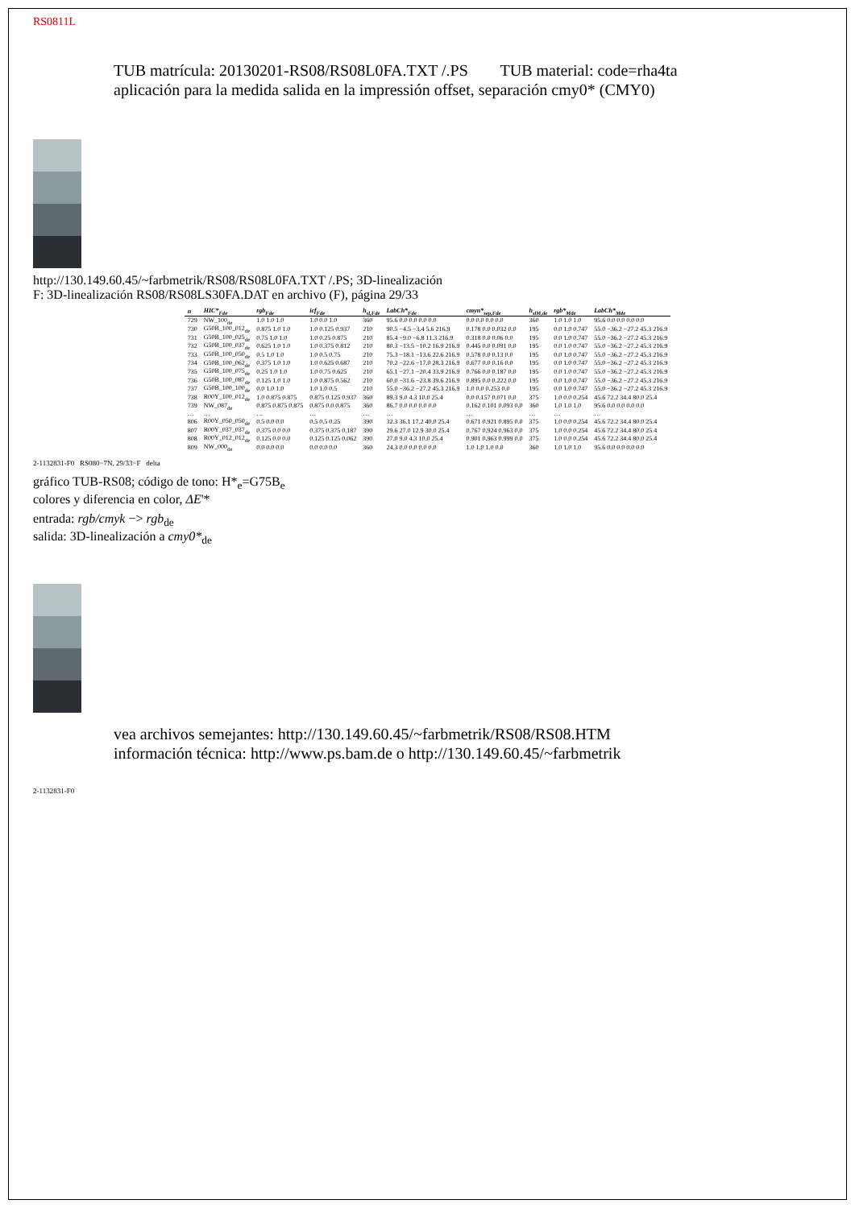RS0811L
TUB matrícula: 20130201-RS08/RS08L0FA.TXT /.PS TUB material: code=rha4ta
aplicación para la medida salida en la impressión offset, separación cmy0* (CMY0)
http://130.149.60.45/~farbmetrik/RS08/RS08L0FA.TXT /.PS; 3D-linealización
F: 3D-linealización RS08/RS08LS30FA.DAT en archivo (F), página 29/33
| n | HIC*<sub>Fde</sub> | rgb<sub>Fde</sub> | icf<sub>Fde</sub> | h<sub>sl,Fde</sub> | LabCh*<sub>Fde</sub> | cmyn*<sub>sep,Fde</sub> | h<sub>slM,de</sub> | rgb*<sub>Mde</sub> | LabCh*<sub>Mde</sub> |
| --- | --- | --- | --- | --- | --- | --- | --- | --- | --- |
| 729 | NW_100<sub>de</sub> | 1.0 1.0 1.0 | 1.0 0.0 1.0 | 360 | 95.6 0.0 0.0 0.0 0.0 | 0.0 0.0 0.0 0.0 | 360 | 1.0 1.0 1.0 | 95.6 0.0 0.0 0.0 0.0 |
| 730 | G50B_100_012<sub>de</sub> | 0.875 1.0 1.0 | 1.0 0.125 0.937 | 210 | 90.5 −4.5 −3.4 5.6 216.9 | 0.178 0.0 0.032 0.0 | 195 | 0.0 1.0 0.747 | 55.0 −36.2 −27.2 45.3 216.9 |
| 731 | G50B_100_025<sub>de</sub> | 0.75 1.0 1.0 | 1.0 0.25 0.875 | 210 | 85.4 −9.0 −6.8 11.3 216.9 | 0.318 0.0 0.06 0.0 | 195 | 0.0 1.0 0.747 | 55.0 −36.2 −27.2 45.3 216.9 |
| 732 | G50B_100_037<sub>de</sub> | 0.625 1.0 1.0 | 1.0 0.375 0.812 | 210 | 80.3 −13.5 −10.2 16.9 216.9 | 0.445 0.0 0.091 0.0 | 195 | 0.0 1.0 0.747 | 55.0 −36.2 −27.2 45.3 216.9 |
| 733 | G50B_100_050<sub>de</sub> | 0.5 1.0 1.0 | 1.0 0.5 0.75 | 210 | 75.3 −18.1 −13.6 22.6 216.9 | 0.578 0.0 0.13 0.0 | 195 | 0.0 1.0 0.747 | 55.0 −36.2 −27.2 45.3 216.9 |
| 734 | G50B_100_062<sub>de</sub> | 0.375 1.0 1.0 | 1.0 0.625 0.687 | 210 | 70.2 −22.6 −17.0 28.3 216.9 | 0.677 0.0 0.16 0.0 | 195 | 0.0 1.0 0.747 | 55.0 −36.2 −27.2 45.3 216.9 |
| 735 | G50B_100_075<sub>de</sub> | 0.25 1.0 1.0 | 1.0 0.75 0.625 | 210 | 65.1 −27.1 −20.4 33.9 216.9 | 0.766 0.0 0.187 0.0 | 195 | 0.0 1.0 0.747 | 55.0 −36.2 −27.2 45.3 216.9 |
| 736 | G50B_100_087<sub>de</sub> | 0.125 1.0 1.0 | 1.0 0.875 0.562 | 210 | 60.0 −31.6 −23.8 39.6 216.9 | 0.895 0.0 0.222 0.0 | 195 | 0.0 1.0 0.747 | 55.0 −36.2 −27.2 45.3 216.9 |
| 737 | G50B_100_100<sub>de</sub> | 0.0 1.0 1.0 | 1.0 1.0 0.5 | 210 | 55.0 −36.2 −27.2 45.3 216.9 | 1.0 0.0 0.253 0.0 | 195 | 0.0 1.0 0.747 | 55.0 −36.2 −27.2 45.3 216.9 |
| 738 | R00Y_100_012<sub>de</sub> | 1.0 0.875 0.875 | 0.875 0.125 0.937 | 360 | 89.3 9.0 4.3 10.0 25.4 | 0.0 0.157 0.071 0.0 | 375 | 1.0 0.0 0.254 | 45.6 72.2 34.4 80.0 25.4 |
| 739 | NW_087<sub>de</sub> | 0.875 0.875 0.875 | 0.875 0.0 0.875 | 360 | 86.7 0.0 0.0 0.0 0.0 | 0.162 0.101 0.093 0.0 | 360 | 1.0 1.0 1.0 | 95.6 0.0 0.0 0.0 0.0 |
| … | … | … | … | … | … | … | … | … | … |
| 806 | R00Y_050_050<sub>de</sub> | 0.5 0.0 0.0 | 0.5 0.5 0.25 | 390 | 32.3 36.1 17.2 40.0 25.4 | 0.671 0.921 0.895 0.0 | 375 | 1.0 0.0 0.254 | 45.6 72.2 34.4 80.0 25.4 |
| 807 | R00Y_037_037<sub>de</sub> | 0.375 0.0 0.0 | 0.375 0.375 0.187 | 390 | 29.6 27.0 12.9 30.0 25.4 | 0.767 0.924 0.963 0.0 | 375 | 1.0 0.0 0.254 | 45.6 72.2 34.4 80.0 25.4 |
| 808 | R00Y_012_012<sub>de</sub> | 0.125 0.0 0.0 | 0.125 0.125 0.062 | 390 | 27.0 9.0 4.3 10.0 25.4 | 0.901 0.963 0.999 0.0 | 375 | 1.0 0.0 0.254 | 45.6 72.2 34.4 80.0 25.4 |
| 809 | NW_000<sub>de</sub> | 0.0 0.0 0.0 | 0.0 0.0 0.0 | 360 | 24.3 0.0 0.0 0.0 0.0 | 1.0 1.0 1.0 0.0 | 360 | 1.0 1.0 1.0 | 95.6 0.0 0.0 0.0 0.0 |
2-1132831-F0 RS080−7N, 29/33−F delta
gráfico TUB-RS08; código de tono: H*<sub>e</sub>=G75B<sub>e</sub>
colores y diferencia en color, ΔE'*
entrada: rgb/cmyk −> rgb<sub>de</sub>
salida: 3D-linealización a cmy0*<sub>de</sub>
vea archivos semejantes: http://130.149.60.45/~farbmetrik/RS08/RS08.HTM
información técnica: http://www.ps.bam.de o http://130.149.60.45/~farbmetrik
2-1132831-F0